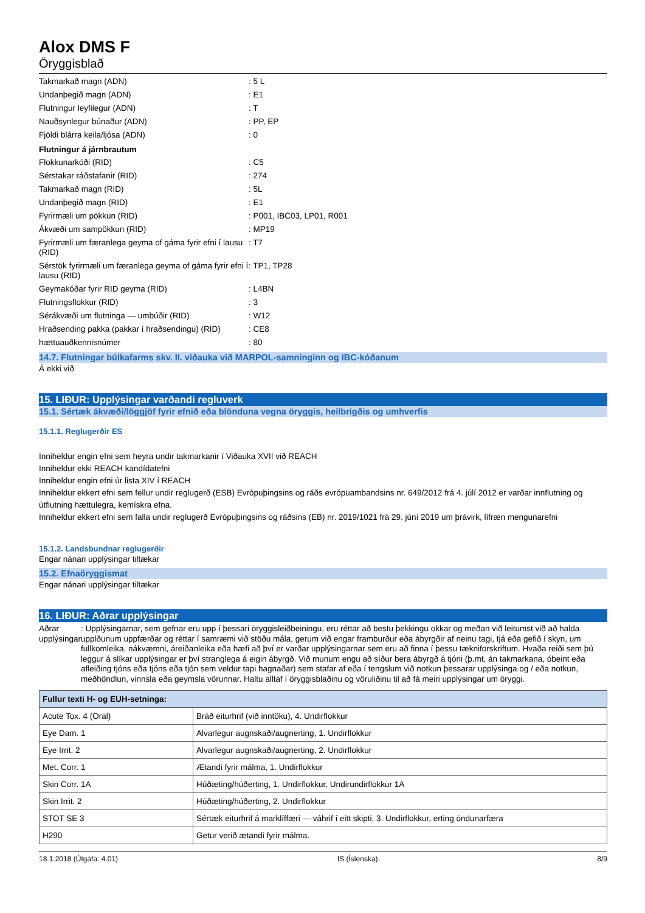Alox DMS F
Öryggisblað
Takmarkað magn (ADN)
: 5 L
Undanþegið magn (ADN)
: E1
Flutningur leyfilegur (ADN)
: T
Nauðsynlegur búnaður (ADN)
: PP, EP
Fjöldi blárra keila/ljósa (ADN)
: 0
Flutningur á járnbrautum
Flokkunarkóði (RID)
: C5
Sérstakar ráðstafanir (RID)
: 274
Takmarkað magn (RID)
: 5L
Undanþegið magn (RID)
: E1
Fyrirmæli um pökkun (RID)
: P001, IBC03, LP01, R001
Ákvæði um sampökkun (RID)
: MP19
Fyrirmæli um færanlega geyma of gáma fyrir efni í lausu (RID)
: T7
Sérstök fyrirmæli um færanlega geyma of gáma fyrir efni í lausu (RID)
: TP1, TP28
Geymakóðar fyrir RID geyma (RID)
: L4BN
Flutningsflokkur (RID)
: 3
Sérákvæði um flutninga — umbúðir (RID)
: W12
Hraðsending pakka (pakkar í hraðsendingu) (RID)
: CE8
hættuauðkennisnúmer
: 80
14.7. Flutningar búlkafarms skv. II. viðauka við MARPOL-samninginn og IBC-kóðanum
Á ekki við
15. LIÐUR: Upplýsingar varðandi regluverk
15.1. Sértæk ákvæði/löggjöf fyrir efnið eða blönduna vegna öryggis, heilbrigðis og umhverfis
15.1.1. Reglugerðir ES
Inniheldur engin efni sem heyra undir takmarkanir í Viðauka XVII við REACH
Inniheldur ekki REACH kandídatefni
Inniheldur engin efni úr lista XIV í REACH
Inniheldur ekkert efni sem fellur undir reglugerð (ESB) Evrópuþingsins og ráðs evrópuambandsins nr. 649/2012 frá 4. júlí 2012 er varðar innflutning og útflutning hættulegra, kemískra efna.
Inniheldur ekkert efni sem falla undir reglugerð Evrópuþingsins og ráðsins (EB) nr. 2019/1021 frá 29. júní 2019 um þrávirk, lífræn mengunarefni
15.1.2. Landsbundnar reglugerðir
Engar nánari upplýsingar tiltækar
15.2. Efnaöryggismat
Engar nánari upplýsingar tiltækar
16. LIÐUR: Aðrar upplýsingar
Aðrar upplýsingar : Upplýsingarnar, sem gefnar eru upp í þessari öryggisleiðbeiningu, eru réttar að bestu þekkingu okkar og meðan við leitumst við að halda upplðunum uppfærðar og réttar í samræmi við stöðu mála, gerum við engar framburður eða ábyrgðir af neinu tagi, tjá eða gefið í skyn, um fullkomleika, nákvæmni, áreiðanleika eða hæfi að því er varðar upplýsingarnar sem eru að finna í þessu tækniforskriftum. Hvaða reiði sem þú leggur á slíkar upplýsingar er því stranglega á eigin ábyrgð. Við munum engu að síður bera ábyrgð á tjóni (þ.mt, án takmarkana, óbeint eða afleiðing tjóns eða tjóns eða tjón sem veldur tapi hagnaðar) sem stafar af eða í tengslum við notkun þessarar upplýsinga og / eða notkun, meðhöndlun, vinnsla eða geymsla vörunnar. Haltu alltaf í öryggisblaðinu og vöruliðinu til að fá meiri upplýsingar um öryggi.
| Fullur texti H- og EUH-setninga: | |
| --- | --- |
| Acute Tox. 4 (Oral) | Bráð eiturhrif (við inntöku), 4. Undirflokkur |
| Eye Dam. 1 | Alvarlegur augnskaði/augnerting, 1. Undirflokkur |
| Eye Irrit. 2 | Alvarlegur augnskaði/augnerting, 2. Undirflokkur |
| Met. Corr. 1 | Ætandi fyrir málma, 1. Undirflokkur |
| Skin Corr. 1A | Húðæting/húðerting, 1. Undirflokkur, Undirundirflokkur 1A |
| Skin Irrit. 2 | Húðæting/húðerting, 2. Undirflokkur |
| STOT SE 3 | Sértæk eiturhrif á marklíffæri — váhrif í eitt skipti, 3. Undirflokkur, erting öndunarfæra |
| H290 | Getur verið ætandi fyrir málma. |
18.1.2018 (Útgáfa: 4.01) IS (Íslenska) 8/9